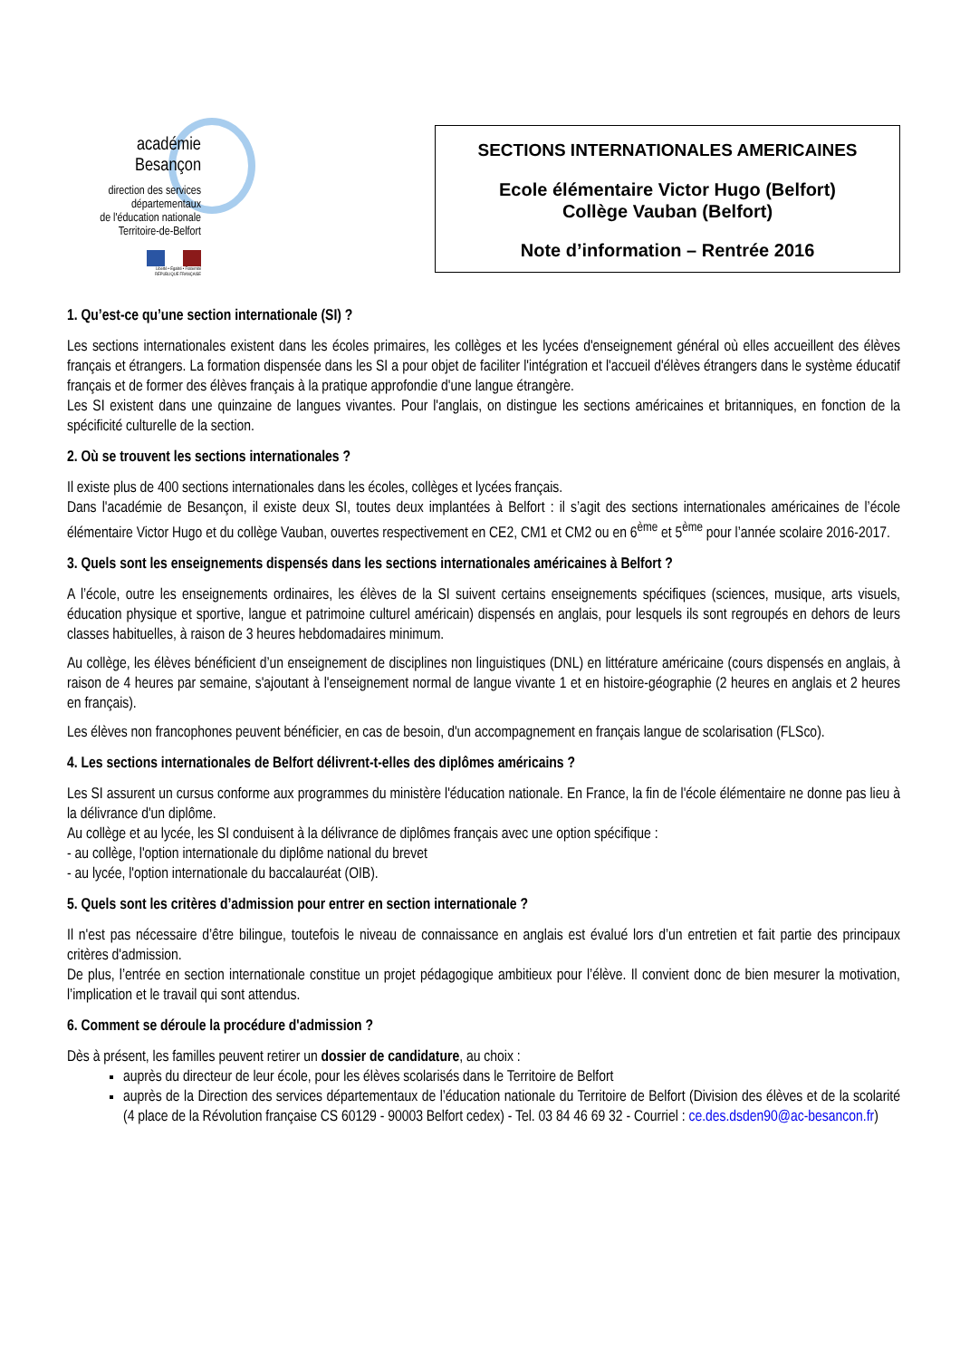académie
Besançon
direction des services
départementaux
de l'éducation nationale
Territoire-de-Belfort
Liberté • Égalité • Fraternité
RÉPUBLIQUE FRANÇAISE
SECTIONS INTERNATIONALES AMERICAINES
Ecole élémentaire Victor Hugo (Belfort)
Collège Vauban (Belfort)
Note d’information – Rentrée 2016
1. Qu’est-ce qu’une section internationale (SI) ?
Les sections internationales existent dans les écoles primaires, les collèges et les lycées d'enseignement général où elles accueillent des élèves français et étrangers. La formation dispensée dans les SI a pour objet de faciliter l'intégration et l'accueil d'élèves étrangers dans le système éducatif français et de former des élèves français à la pratique approfondie d'une langue étrangère.
Les SI existent dans une quinzaine de langues vivantes. Pour l'anglais, on distingue les sections américaines et britanniques, en fonction de la spécificité culturelle de la section.
2. Où se trouvent les sections internationales ?
Il existe plus de 400 sections internationales dans les écoles, collèges et lycées français.
Dans l'académie de Besançon, il existe deux SI, toutes deux implantées à Belfort : il s’agit des sections internationales américaines de l’école élémentaire Victor Hugo et du collège Vauban, ouvertes respectivement en CE2, CM1 et CM2 ou en 6<sup>ème</sup> et 5<sup>ème</sup> pour l’année scolaire 2016-2017.
3. Quels sont les enseignements dispensés dans les sections internationales américaines à Belfort ?
A l’école, outre les enseignements ordinaires, les élèves de la SI suivent certains enseignements spécifiques (sciences, musique, arts visuels, éducation physique et sportive, langue et patrimoine culturel américain) dispensés en anglais, pour lesquels ils sont regroupés en dehors de leurs classes habituelles, à raison de 3 heures hebdomadaires minimum.
Au collège, les élèves bénéficient d’un enseignement de disciplines non linguistiques (DNL) en littérature américaine (cours dispensés en anglais, à raison de 4 heures par semaine, s'ajoutant à l'enseignement normal de langue vivante 1 et en histoire-géographie (2 heures en anglais et 2 heures en français).
Les élèves non francophones peuvent bénéficier, en cas de besoin, d'un accompagnement en français langue de scolarisation (FLSco).
4. Les sections internationales de Belfort délivrent-t-elles des diplômes américains ?
Les SI assurent un cursus conforme aux programmes du ministère l'éducation nationale. En France, la fin de l'école élémentaire ne donne pas lieu à la délivrance d'un diplôme.
Au collège et au lycée, les SI conduisent à la délivrance de diplômes français avec une option spécifique :
- au collège, l'option internationale du diplôme national du brevet
- au lycée, l'option internationale du baccalauréat (OIB).
5. Quels sont les critères d’admission pour entrer en section internationale ?
Il n'est pas nécessaire d’être bilingue, toutefois le niveau de connaissance en anglais est évalué lors d’un entretien et fait partie des principaux critères d'admission.
De plus, l’entrée en section internationale constitue un projet pédagogique ambitieux pour l’élève. Il convient donc de bien mesurer la motivation, l’implication et le travail qui sont attendus.
6. Comment se déroule la procédure d'admission ?
Dès à présent, les familles peuvent retirer un dossier de candidature, au choix :
auprès du directeur de leur école, pour les élèves scolarisés dans le Territoire de Belfort
auprès de la Direction des services départementaux de l’éducation nationale du Territoire de Belfort (Division des élèves et de la scolarité (4 place de la Révolution française CS 60129 - 90003 Belfort cedex) - Tel. 03 84 46 69 32 - Courriel : ce.des.dsden90@ac-besancon.fr)